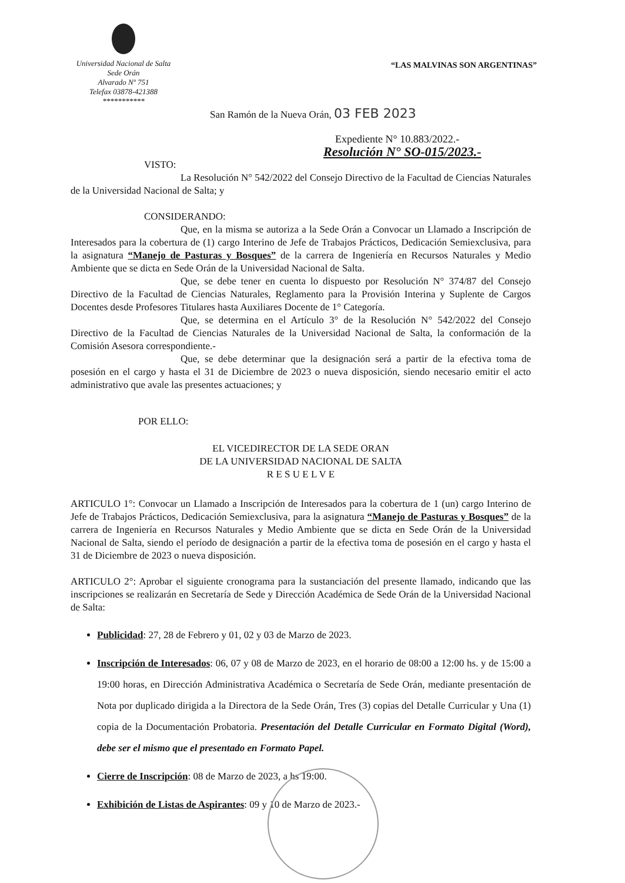Universidad Nacional de Salta
Sede Orán
Alvarado Nº 751
Telefax 03878-421388
***********
“LAS MALVINAS SON ARGENTINAS”
San Ramón de la Nueva Orán, 03 FEB 2023
Expediente N° 10.883/2022.-
Resolución N° SO-015/2023.-
VISTO:
La Resolución N° 542/2022 del Consejo Directivo de la Facultad de Ciencias Naturales de la Universidad Nacional de Salta; y
CONSIDERANDO:
Que, en la misma se autoriza a la Sede Orán a Convocar un Llamado a Inscripción de Interesados para la cobertura de (1) cargo Interino de Jefe de Trabajos Prácticos, Dedicación Semiexclusiva, para la asignatura “Manejo de Pasturas y Bosques” de la carrera de Ingeniería en Recursos Naturales y Medio Ambiente que se dicta en Sede Orán de la Universidad Nacional de Salta.
Que, se debe tener en cuenta lo dispuesto por Resolución N° 374/87 del Consejo Directivo de la Facultad de Ciencias Naturales, Reglamento para la Provisión Interina y Suplente de Cargos Docentes desde Profesores Titulares hasta Auxiliares Docente de 1° Categoría.
Que, se determina en el Artículo 3° de la Resolución N° 542/2022 del Consejo Directivo de la Facultad de Ciencias Naturales de la Universidad Nacional de Salta, la conformación de la Comisión Asesora correspondiente.-
Que, se debe determinar que la designación será a partir de la efectiva toma de posesión en el cargo y hasta el 31 de Diciembre de 2023 o nueva disposición, siendo necesario emitir el acto administrativo que avale las presentes actuaciones; y
POR ELLO:
EL VICEDIRECTOR DE LA SEDE ORAN
DE LA UNIVERSIDAD NACIONAL DE SALTA
R E S U E L V E
ARTICULO 1°: Convocar un Llamado a Inscripción de Interesados para la cobertura de 1 (un) cargo Interino de Jefe de Trabajos Prácticos, Dedicación Semiexclusiva, para la asignatura “Manejo de Pasturas y Bosques” de la carrera de Ingeniería en Recursos Naturales y Medio Ambiente que se dicta en Sede Orán de la Universidad Nacional de Salta, siendo el período de designación a partir de la efectiva toma de posesión en el cargo y hasta el 31 de Diciembre de 2023 o nueva disposición.
ARTICULO 2°: Aprobar el siguiente cronograma para la sustanciación del presente llamado, indicando que las inscripciones se realizarán en Secretaría de Sede y Dirección Académica de Sede Orán de la Universidad Nacional de Salta:
Publicidad: 27, 28 de Febrero y 01, 02 y 03 de Marzo de 2023.
Inscripción de Interesados: 06, 07 y 08 de Marzo de 2023, en el horario de 08:00 a 12:00 hs. y de 15:00 a 19:00 horas, en Dirección Administrativa Académica o Secretaría de Sede Orán, mediante presentación de Nota por duplicado dirigida a la Directora de la Sede Orán, Tres (3) copias del Detalle Curricular y Una (1) copia de la Documentación Probatoria. Presentación del Detalle Curricular en Formato Digital (Word), debe ser el mismo que el presentado en Formato Papel.
Cierre de Inscripción: 08 de Marzo de 2023, a hs 19:00.
Exhibición de Listas de Aspirantes: 09 y 10 de Marzo de 2023.-